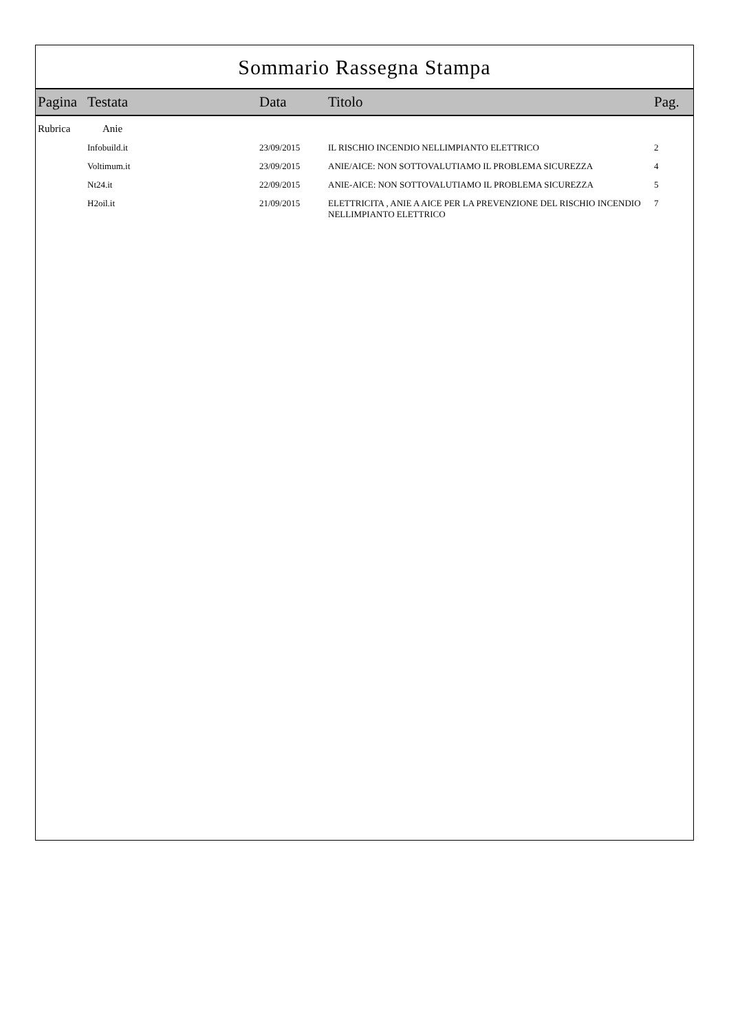Sommario Rassegna Stampa
| Pagina | Testata | Data | Titolo | Pag. |
| --- | --- | --- | --- | --- |
| Rubrica | Anie | | | |
| | Infobuild.it | 23/09/2015 | IL RISCHIO INCENDIO NELLIMPIANTO ELETTRICO | 2 |
| | Voltimum.it | 23/09/2015 | ANIE/AICE: NON SOTTOVALUTIAMO IL PROBLEMA SICUREZZA | 4 |
| | Nt24.it | 22/09/2015 | ANIE-AICE: NON SOTTOVALUTIAMO IL PROBLEMA SICUREZZA | 5 |
| | H2oil.it | 21/09/2015 | ELETTRICITA , ANIE A AICE PER LA PREVENZIONE DEL RISCHIO INCENDIO NELLIMPIANTO ELETTRICO | 7 |